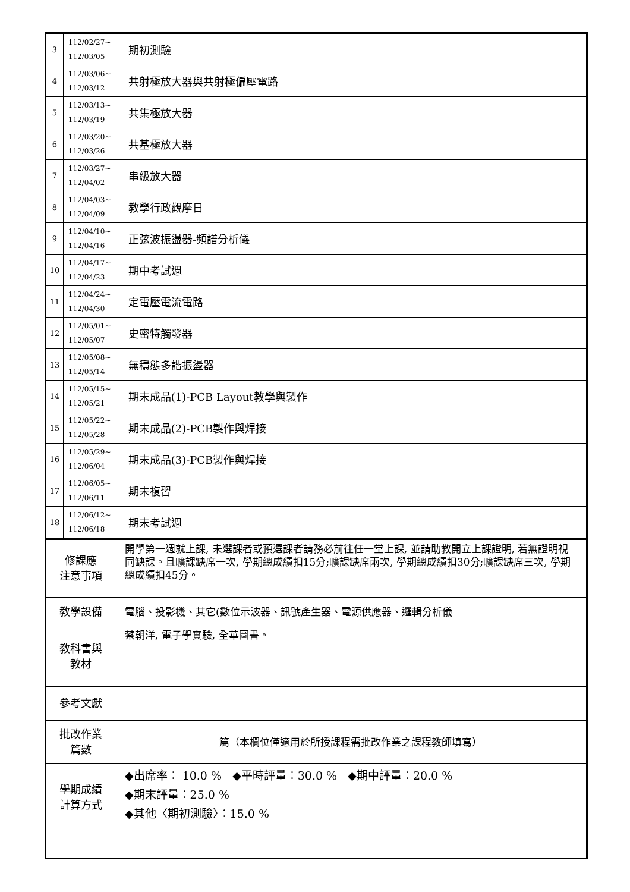| 3 | 112/02/27~ 112/03/05 | 期初測驗 | |
| 4 | 112/03/06~ 112/03/12 | 共射極放大器與共射極偏壓電路 | |
| 5 | 112/03/13~ 112/03/19 | 共集極放大器 | |
| 6 | 112/03/20~ 112/03/26 | 共基極放大器 | |
| 7 | 112/03/27~ 112/04/02 | 串級放大器 | |
| 8 | 112/04/03~ 112/04/09 | 教學行政觀摩日 | |
| 9 | 112/04/10~ 112/04/16 | 正弦波振盪器-頻譜分析儀 | |
| 10 | 112/04/17~ 112/04/23 | 期中考試週 | |
| 11 | 112/04/24~ 112/04/30 | 定電壓電流電路 | |
| 12 | 112/05/01~ 112/05/07 | 史密特觸發器 | |
| 13 | 112/05/08~ 112/05/14 | 無穩態多諧振盪器 | |
| 14 | 112/05/15~ 112/05/21 | 期末成品(1)-PCB Layout教學與製作 | |
| 15 | 112/05/22~ 112/05/28 | 期末成品(2)-PCB製作與焊接 | |
| 16 | 112/05/29~ 112/06/04 | 期末成品(3)-PCB製作與焊接 | |
| 17 | 112/06/05~ 112/06/11 | 期末複習 | |
| 18 | 112/06/12~ 112/06/18 | 期末考試週 | |
| 修課應 注意事項 | 開學第一週就上課, 未選課者或預選課者請務必前往任一堂上課, 並請助教開立上課證明, 若無證明視同缺課。且曠課缺席一次, 學期總成績扣15分;曠課缺席兩次, 學期總成績扣30分;曠課缺席三次, 學期總成績扣45分。 |
| 教學設備 | 電腦、投影機、其它(數位示波器、訊號產生器、電源供應器、邏輯分析儀 |
| 教科書與 教材 | 蔡朝洋, 電子學實驗, 全華圖書。 |
| 參考文獻 | |
| 批改作業 篇數 | 篇（本欄位僅適用於所授課程需批改作業之課程教師填寫） |
| 學期成績 計算方式 | ◆出席率： 10.0 % ◆平時評量：30.0 % ◆期中評量：20.0 % ◆期末評量：25.0 % ◆其他〈期初測驗〉：15.0 % |